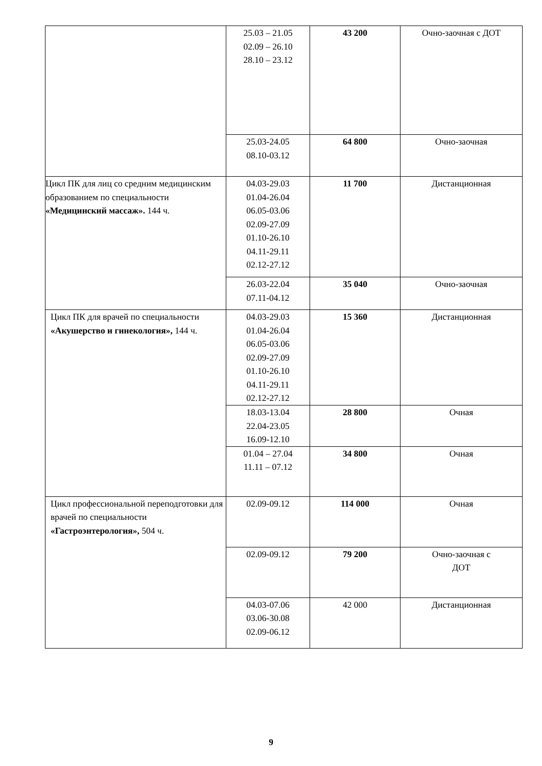| | 25.03 – 21.05 02.09 – 26.10 28.10 – 23.12 | 43 200 | Очно-заочная с ДОТ |
| | 25.03-24.05 08.10-03.12 | 64 800 | Очно-заочная |
| Цикл ПК для лиц со средним медицинским образованием по специальности «Медицинский массаж». 144 ч. | 04.03-29.03 01.04-26.04 06.05-03.06 02.09-27.09 01.10-26.10 04.11-29.11 02.12-27.12 | 11 700 | Дистанционная |
| | 26.03-22.04 07.11-04.12 | 35 040 | Очно-заочная |
| Цикл ПК для врачей по специальности «Акушерство и гинекология», 144 ч. | 04.03-29.03 01.04-26.04 06.05-03.06 02.09-27.09 01.10-26.10 04.11-29.11 02.12-27.12 | 15 360 | Дистанционная |
| | 18.03-13.04 22.04-23.05 16.09-12.10 | 28 800 | Очная |
| | 01.04 – 27.04 11.11 – 07.12 | 34 800 | Очная |
| Цикл профессиональной переподготовки для врачей по специальности «Гастроэнтерология», 504 ч. | 02.09-09.12 | 114 000 | Очная |
| | 02.09-09.12 | 79 200 | Очно-заочная с ДОТ |
| | 04.03-07.06 03.06-30.08 02.09-06.12 | 42 000 | Дистанционная |
9